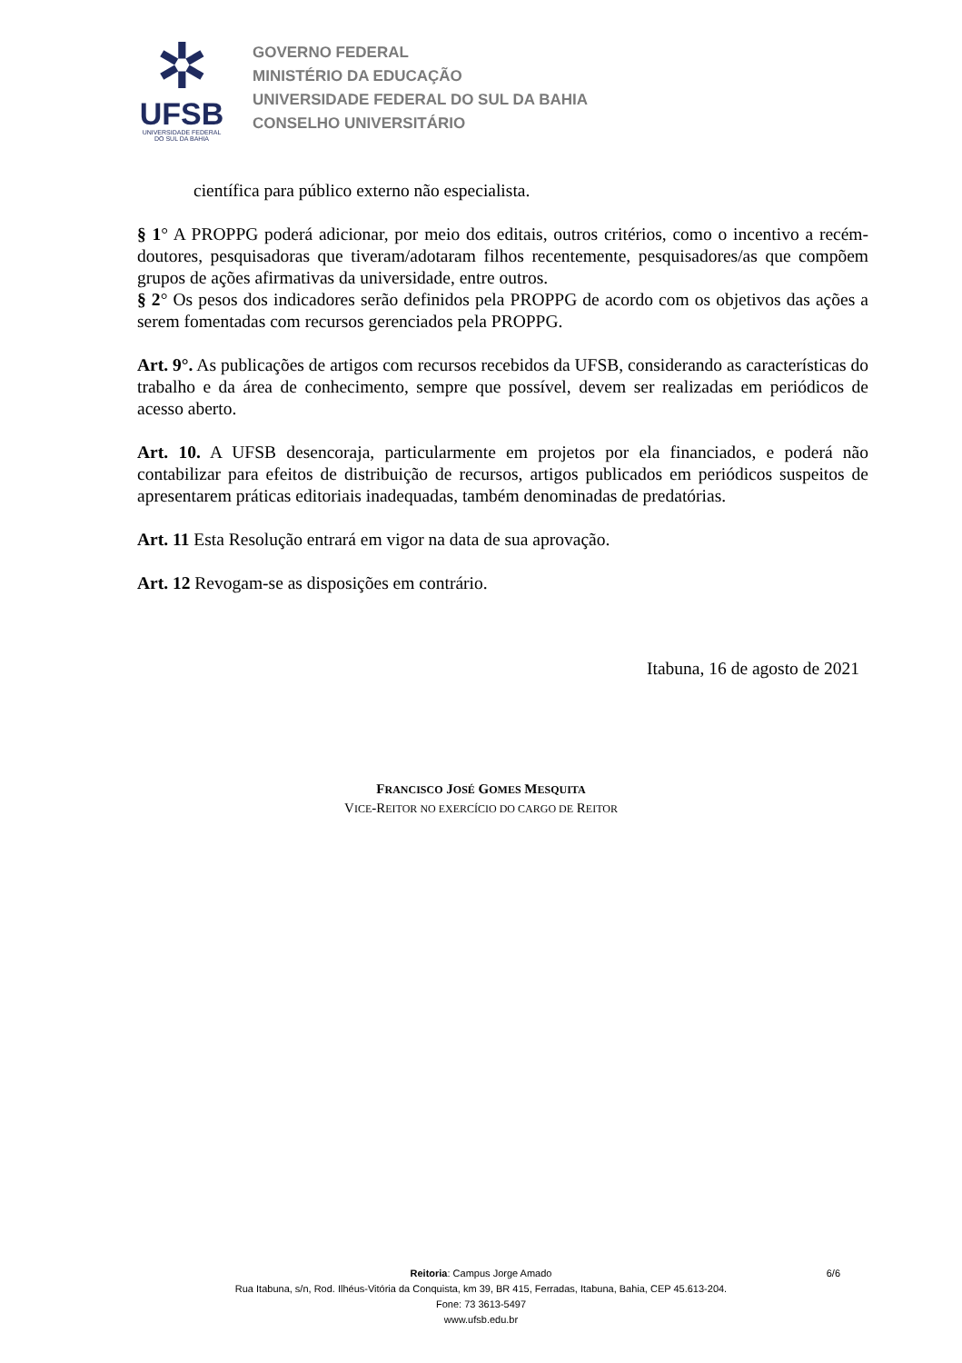✲
UFSB
UNIVERSIDADE FEDERAL
DO SUL DA BAHIA
GOVERNO FEDERAL
MINISTÉRIO DA EDUCAÇÃO
UNIVERSIDADE FEDERAL DO SUL DA BAHIA
CONSELHO UNIVERSITÁRIO
científica para público externo não especialista.
§ 1° A PROPPG poderá adicionar, por meio dos editais, outros critérios, como o incentivo a recém-doutores, pesquisadoras que tiveram/adotaram filhos recentemente, pesquisadores/as que compõem grupos de ações afirmativas da universidade, entre outros.
§ 2° Os pesos dos indicadores serão definidos pela PROPPG de acordo com os objetivos das ações a serem fomentadas com recursos gerenciados pela PROPPG.
Art. 9°. As publicações de artigos com recursos recebidos da UFSB, considerando as características do trabalho e da área de conhecimento, sempre que possível, devem ser realizadas em periódicos de acesso aberto.
Art. 10. A UFSB desencoraja, particularmente em projetos por ela financiados, e poderá não contabilizar para efeitos de distribuição de recursos, artigos publicados em periódicos suspeitos de apresentarem práticas editoriais inadequadas, também denominadas de predatórias.
Art. 11 Esta Resolução entrará em vigor na data de sua aprovação.
Art. 12 Revogam-se as disposições em contrário.
Itabuna, 16 de agosto de 2021
FRANCISCO JOSÉ GOMES MESQUITA
VICE-REITOR NO EXERCÍCIO DO CARGO DE REITOR
Reitoria: Campus Jorge Amado 6/6
Rua Itabuna, s/n, Rod. Ilhéus-Vitória da Conquista, km 39, BR 415, Ferradas, Itabuna, Bahia, CEP 45.613-204.
Fone: 73 3613-5497
www.ufsb.edu.br